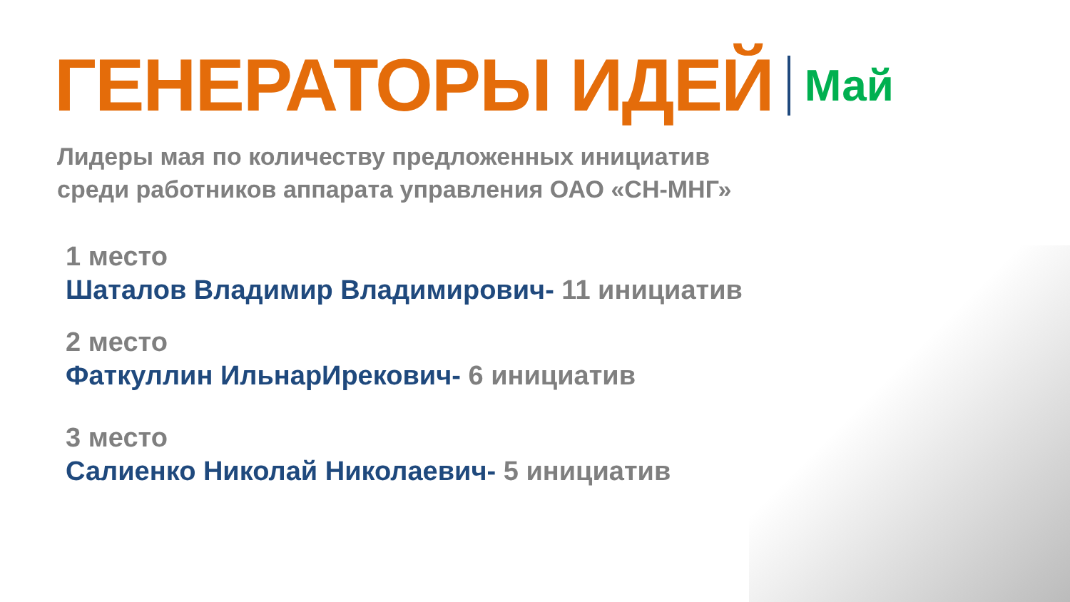ГЕНЕРАТОРЫ ИДЕЙ Май
Лидеры мая по количеству предложенных инициатив
среди работников аппарата управления ОАО «СН-МНГ»
1 место
Шаталов Владимир Владимирович- 11 инициатив
2 место
Фаткуллин ИльнарИрекович- 6 инициатив
3 место
Салиенко Николай Николаевич- 5 инициатив